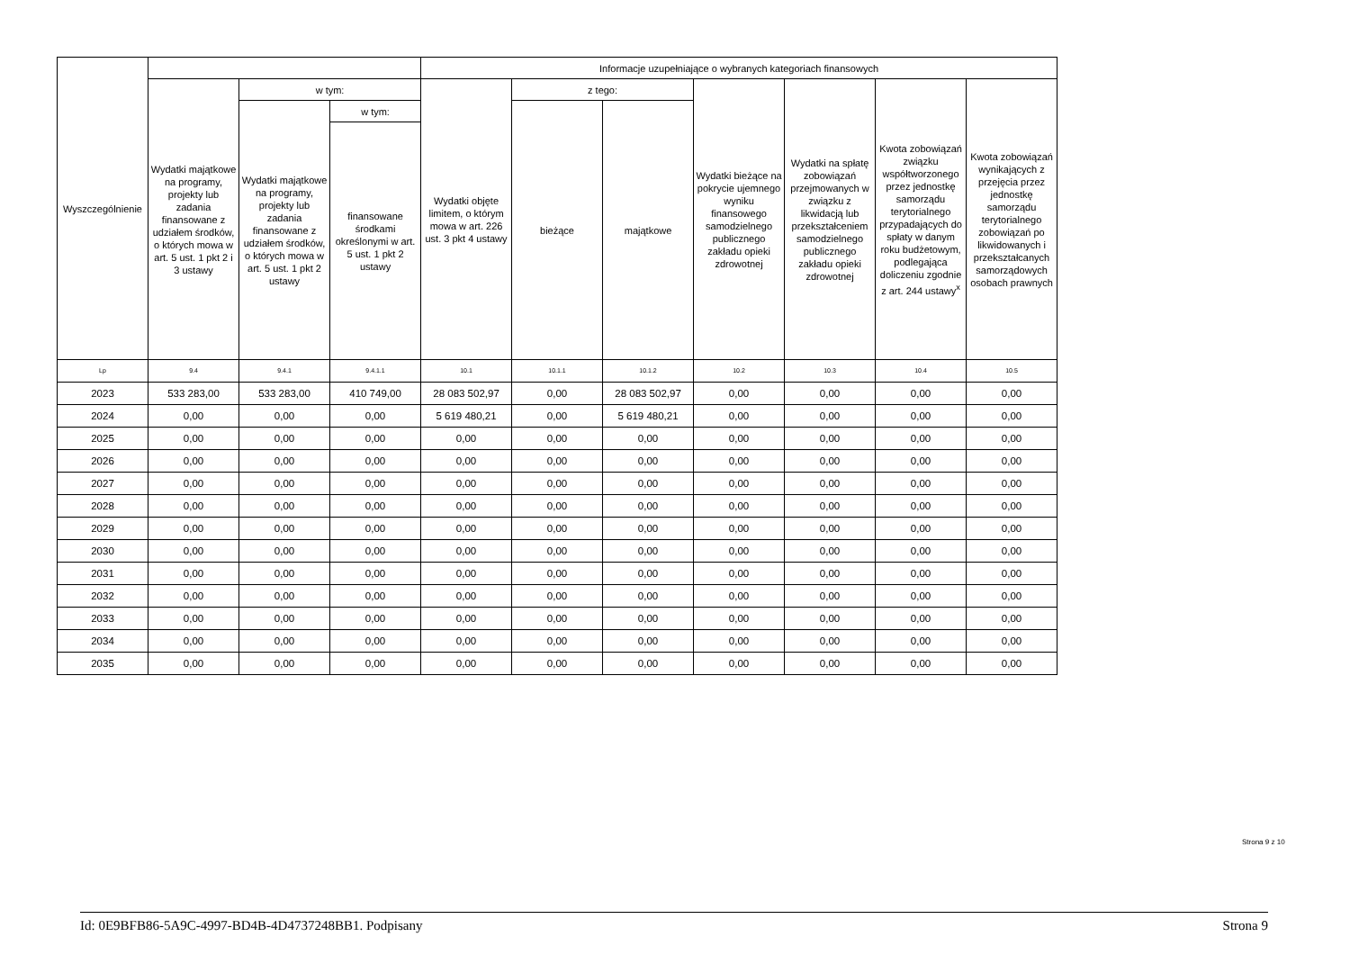| Wyszczególnienie | | | | Informacje uzupełniające o wybranych kategoriach finansowych | | | | | | |
| --- | --- | --- | --- | --- | --- | --- | --- | --- | --- | --- |
| | Wydatki majątkowe na programy, projekty lub zadania finansowane z udziałem środków, o których mowa w art. 5 ust. 1 pkt 2 i 3 ustawy | w tym: | | Wydatki objęte limitem, o którym mowa w art. 226 ust. 3 pkt 4 ustawy | z tego: | | Wydatki bieżące na pokrycie ujemnego wyniku finansowego samodzielnego publicznego zakładu opieki zdrowotnej | Wydatki na spłatę zobowiązań przejmowanych w związku z likwidacją lub przekształceniem samodzielnego publicznego zakładu opieki zdrowotnej | Kwota zobowiązań związku współtworzonego przez jednostkę samorządu terytorialnego przypadających do spłaty w danym roku budżetowym, podlegająca doliczeniu zgodnie z art. 244 ustawy<sup>x</sup> | Kwota zobowiązań wynikających z przejęcia przez jednostkę samorządu terytorialnego zobowiązań po likwidowanych i przekształcanych samorządowych osobach prawnych |
| | | Wydatki majątkowe na programy, projekty lub zadania finansowane z udziałem środków, o których mowa w art. 5 ust. 1 pkt 2 ustawy | w tym: | | bieżące | majątkowe | | | | |
| | | | finansowane środkami określonymi w art. 5 ust. 1 pkt 2 ustawy | | | | | | | |
| Lp | 9.4 | 9.4.1 | 9.4.1.1 | 10.1 | 10.1.1 | 10.1.2 | 10.2 | 10.3 | 10.4 | 10.5 |
| 2023 | 533 283,00 | 533 283,00 | 410 749,00 | 28 083 502,97 | 0,00 | 28 083 502,97 | 0,00 | 0,00 | 0,00 | 0,00 |
| 2024 | 0,00 | 0,00 | 0,00 | 5 619 480,21 | 0,00 | 5 619 480,21 | 0,00 | 0,00 | 0,00 | 0,00 |
| 2025 | 0,00 | 0,00 | 0,00 | 0,00 | 0,00 | 0,00 | 0,00 | 0,00 | 0,00 | 0,00 |
| 2026 | 0,00 | 0,00 | 0,00 | 0,00 | 0,00 | 0,00 | 0,00 | 0,00 | 0,00 | 0,00 |
| 2027 | 0,00 | 0,00 | 0,00 | 0,00 | 0,00 | 0,00 | 0,00 | 0,00 | 0,00 | 0,00 |
| 2028 | 0,00 | 0,00 | 0,00 | 0,00 | 0,00 | 0,00 | 0,00 | 0,00 | 0,00 | 0,00 |
| 2029 | 0,00 | 0,00 | 0,00 | 0,00 | 0,00 | 0,00 | 0,00 | 0,00 | 0,00 | 0,00 |
| 2030 | 0,00 | 0,00 | 0,00 | 0,00 | 0,00 | 0,00 | 0,00 | 0,00 | 0,00 | 0,00 |
| 2031 | 0,00 | 0,00 | 0,00 | 0,00 | 0,00 | 0,00 | 0,00 | 0,00 | 0,00 | 0,00 |
| 2032 | 0,00 | 0,00 | 0,00 | 0,00 | 0,00 | 0,00 | 0,00 | 0,00 | 0,00 | 0,00 |
| 2033 | 0,00 | 0,00 | 0,00 | 0,00 | 0,00 | 0,00 | 0,00 | 0,00 | 0,00 | 0,00 |
| 2034 | 0,00 | 0,00 | 0,00 | 0,00 | 0,00 | 0,00 | 0,00 | 0,00 | 0,00 | 0,00 |
| 2035 | 0,00 | 0,00 | 0,00 | 0,00 | 0,00 | 0,00 | 0,00 | 0,00 | 0,00 | 0,00 |
Strona 9 z 10
Id: 0E9BFB86-5A9C-4997-BD4B-4D4737248BB1. Podpisany Strona 9